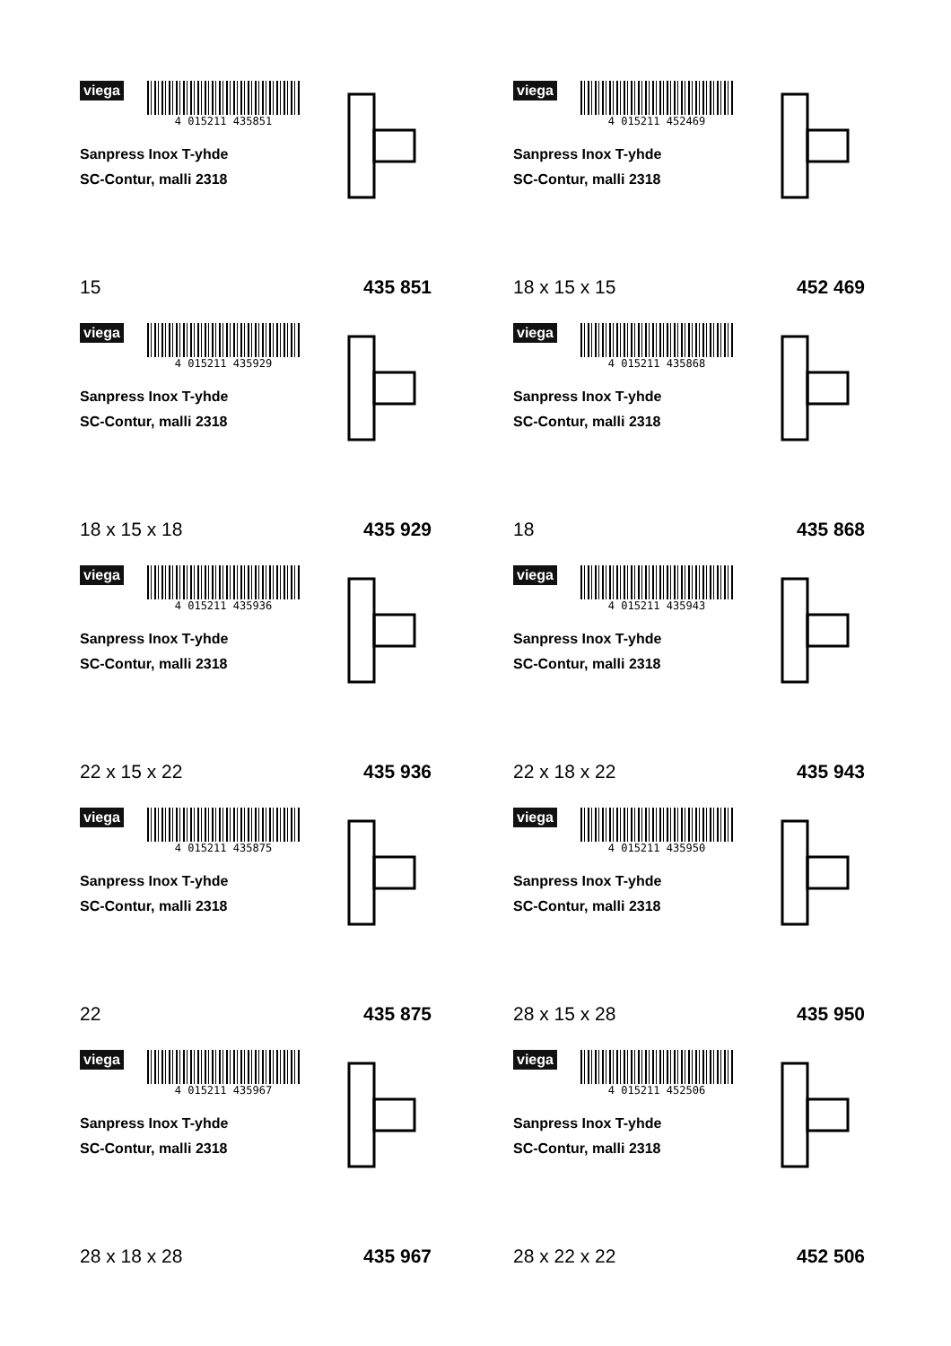viega
4 015211 435851
Sanpress Inox T-yhde
SC-Contur, malli 2318
15 435 851
viega
4 015211 452469
Sanpress Inox T-yhde
SC-Contur, malli 2318
18 x 15 x 15 452 469
viega
4 015211 435929
Sanpress Inox T-yhde
SC-Contur, malli 2318
18 x 15 x 18 435 929
viega
4 015211 435868
Sanpress Inox T-yhde
SC-Contur, malli 2318
18 435 868
viega
4 015211 435936
Sanpress Inox T-yhde
SC-Contur, malli 2318
22 x 15 x 22 435 936
viega
4 015211 435943
Sanpress Inox T-yhde
SC-Contur, malli 2318
22 x 18 x 22 435 943
viega
4 015211 435875
Sanpress Inox T-yhde
SC-Contur, malli 2318
22 435 875
viega
4 015211 435950
Sanpress Inox T-yhde
SC-Contur, malli 2318
28 x 15 x 28 435 950
viega
4 015211 435967
Sanpress Inox T-yhde
SC-Contur, malli 2318
28 x 18 x 28 435 967
viega
4 015211 452506
Sanpress Inox T-yhde
SC-Contur, malli 2318
28 x 22 x 22 452 506